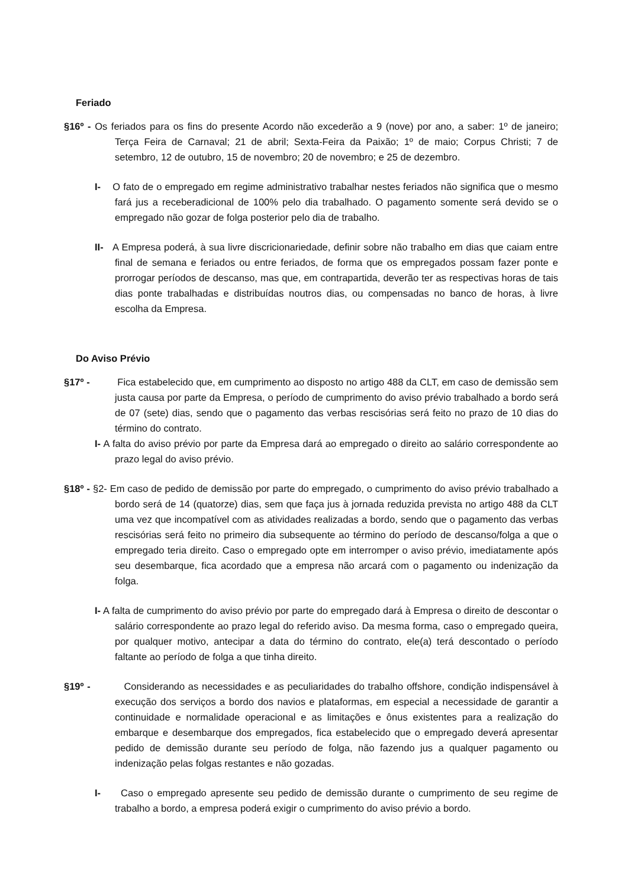Feriado
§16º - Os feriados para os fins do presente Acordo não excederão a 9 (nove) por ano, a saber: 1º de janeiro; Terça Feira de Carnaval; 21 de abril; Sexta-Feira da Paixão; 1º de maio; Corpus Christi; 7 de setembro, 12 de outubro, 15 de novembro; 20 de novembro; e 25 de dezembro.
I- O fato de o empregado em regime administrativo trabalhar nestes feriados não significa que o mesmo fará jus a receberadicional de 100% pelo dia trabalhado. O pagamento somente será devido se o empregado não gozar de folga posterior pelo dia de trabalho.
II- A Empresa poderá, à sua livre discricionariedade, definir sobre não trabalho em dias que caiam entre final de semana e feriados ou entre feriados, de forma que os empregados possam fazer ponte e prorrogar períodos de descanso, mas que, em contrapartida, deverão ter as respectivas horas de tais dias ponte trabalhadas e distribuídas noutros dias, ou compensadas no banco de horas, à livre escolha da Empresa.
Do Aviso Prévio
§17º - Fica estabelecido que, em cumprimento ao disposto no artigo 488 da CLT, em caso de demissão sem justa causa por parte da Empresa, o período de cumprimento do aviso prévio trabalhado a bordo será de 07 (sete) dias, sendo que o pagamento das verbas rescisórias será feito no prazo de 10 dias do término do contrato.
I- A falta do aviso prévio por parte da Empresa dará ao empregado o direito ao salário correspondente ao prazo legal do aviso prévio.
§18º - §2- Em caso de pedido de demissão por parte do empregado, o cumprimento do aviso prévio trabalhado a bordo será de 14 (quatorze) dias, sem que faça jus à jornada reduzida prevista no artigo 488 da CLT uma vez que incompatível com as atividades realizadas a bordo, sendo que o pagamento das verbas rescisórias será feito no primeiro dia subsequente ao término do período de descanso/folga a que o empregado teria direito. Caso o empregado opte em interromper o aviso prévio, imediatamente após seu desembarque, fica acordado que a empresa não arcará com o pagamento ou indenização da folga.
I- A falta de cumprimento do aviso prévio por parte do empregado dará à Empresa o direito de descontar o salário correspondente ao prazo legal do referido aviso. Da mesma forma, caso o empregado queira, por qualquer motivo, antecipar a data do término do contrato, ele(a) terá descontado o período faltante ao período de folga a que tinha direito.
§19º - Considerando as necessidades e as peculiaridades do trabalho offshore, condição indispensável à execução dos serviços a bordo dos navios e plataformas, em especial a necessidade de garantir a continuidade e normalidade operacional e as limitações e ônus existentes para a realização do embarque e desembarque dos empregados, fica estabelecido que o empregado deverá apresentar pedido de demissão durante seu período de folga, não fazendo jus a qualquer pagamento ou indenização pelas folgas restantes e não gozadas.
I- Caso o empregado apresente seu pedido de demissão durante o cumprimento de seu regime de trabalho a bordo, a empresa poderá exigir o cumprimento do aviso prévio a bordo.